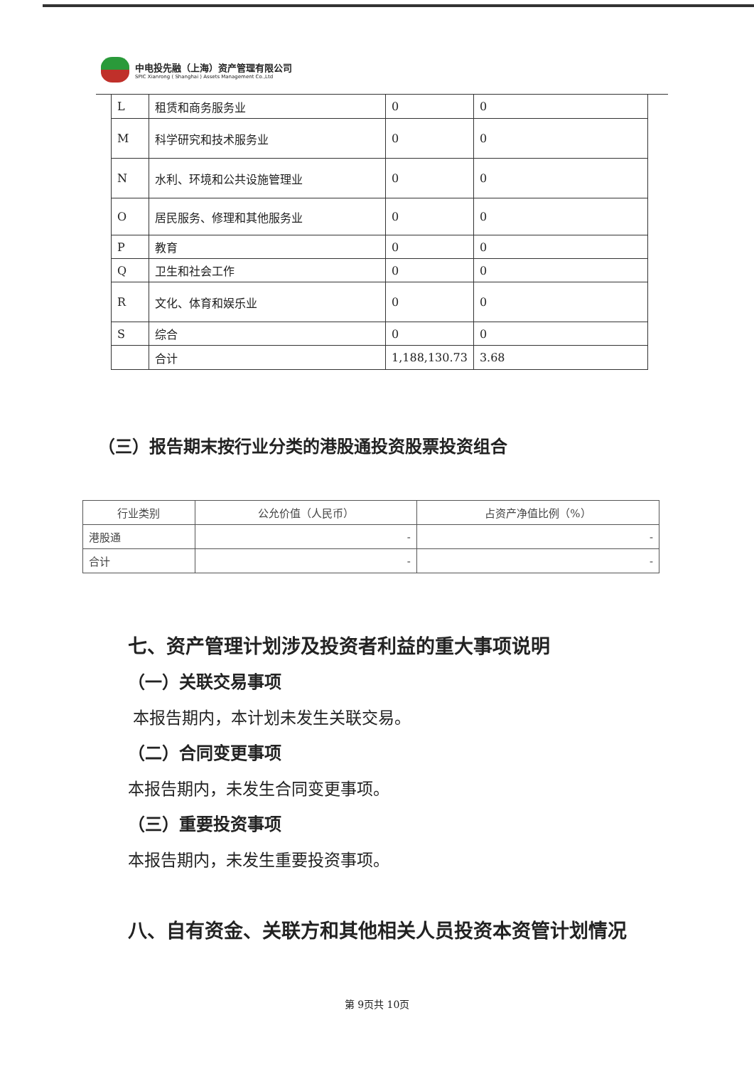中电投先融（上海）资产管理有限公司
SPIC Xianrong ( Shanghai ) Assets Management Co.,Ltd
| L | 租赁和商务服务业 | 0 | 0 |
| M | 科学研究和技术服务业 | 0 | 0 |
| N | 水利、环境和公共设施管理业 | 0 | 0 |
| O | 居民服务、修理和其他服务业 | 0 | 0 |
| P | 教育 | 0 | 0 |
| Q | 卫生和社会工作 | 0 | 0 |
| R | 文化、体育和娱乐业 | 0 | 0 |
| S | 综合 | 0 | 0 |
| | 合计 | 1,188,130.73 | 3.68 |
（三）报告期末按行业分类的港股通投资股票投资组合
| 行业类别 | 公允价值（人民币） | 占资产净值比例（%） |
| --- | --- | --- |
| 港股通 | - | - |
| 合计 | - | - |
七、资产管理计划涉及投资者利益的重大事项说明
（一）关联交易事项
本报告期内，本计划未发生关联交易。
（二）合同变更事项
本报告期内，未发生合同变更事项。
（三）重要投资事项
本报告期内，未发生重要投资事项。
八、自有资金、关联方和其他相关人员投资本资管计划情况
第 9页共 10页